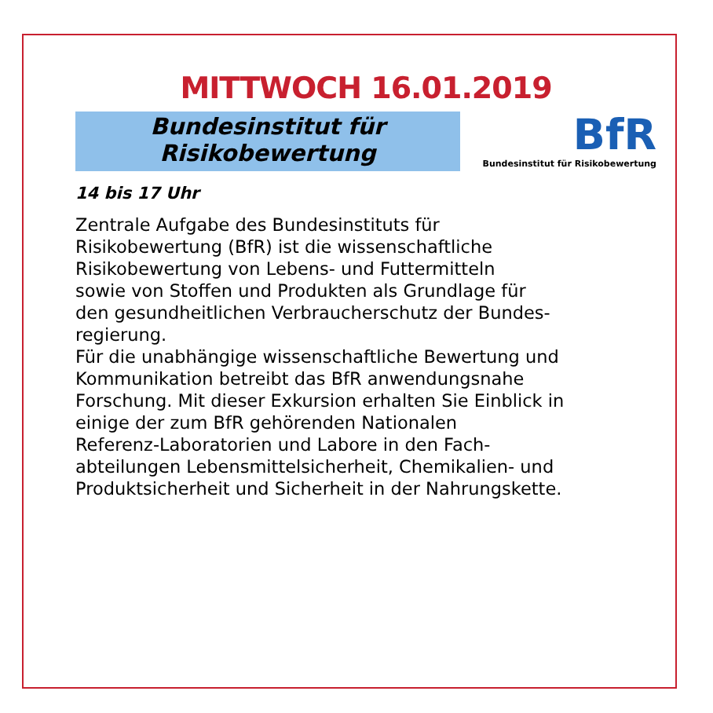MITTWOCH 16.01.2019
Bundesinstitut für
Risikobewertung
BfR
Bundesinstitut für Risikobewertung
14 bis 17 Uhr
Zentrale Aufgabe des Bundesinstituts für
Risikobewertung (BfR) ist die wissenschaftliche
Risikobewertung von Lebens- und Futtermitteln
sowie von Stoffen und Produkten als Grundlage für
den gesundheitlichen Verbraucherschutz der Bundes-
regierung.
Für die unabhängige wissenschaftliche Bewertung und
Kommunikation betreibt das BfR anwendungsnahe
Forschung. Mit dieser Exkursion erhalten Sie Einblick in
einige der zum BfR gehörenden Nationalen
Referenz-Laboratorien und Labore in den Fach-
abteilungen Lebensmittelsicherheit, Chemikalien- und
Produktsicherheit und Sicherheit in der Nahrungskette.